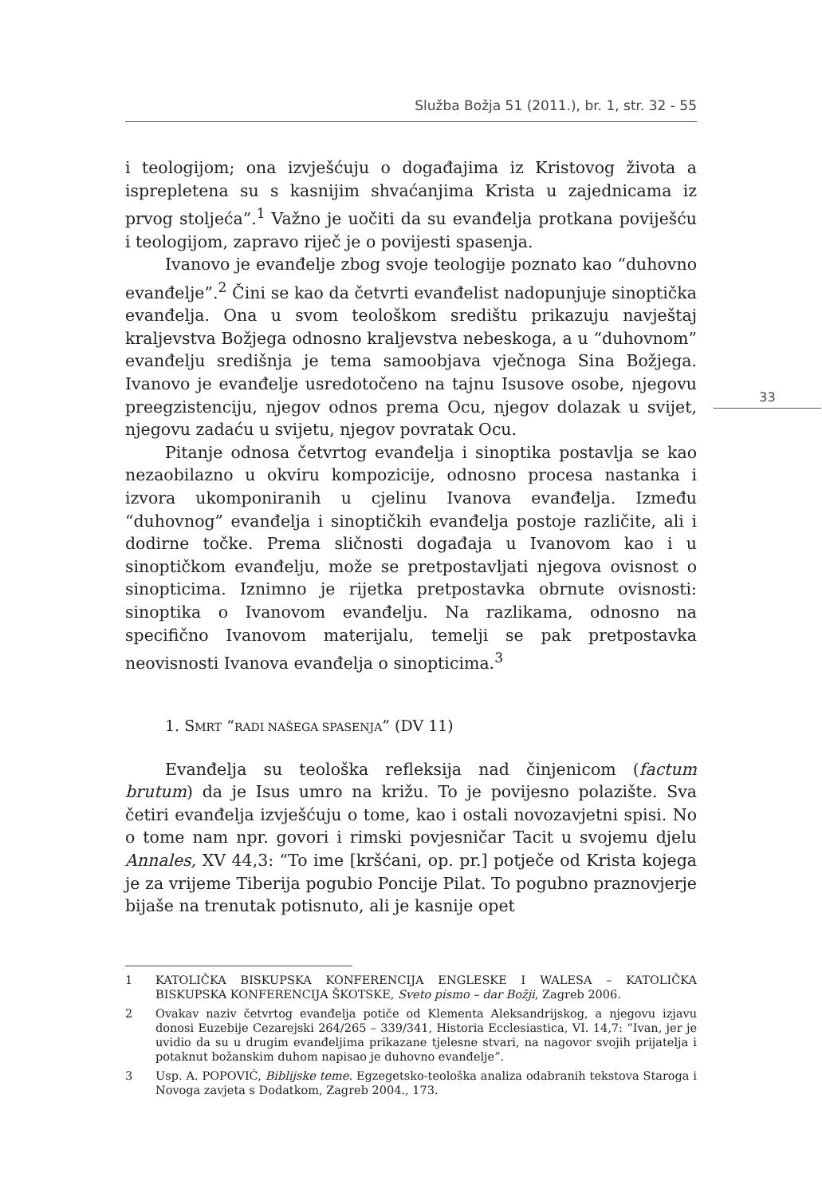Služba Božja 51 (2011.), br. 1, str. 32 - 55
33
i teologijom; ona izvješćuju o događajima iz Kristovog života a isprepletena su s kasnijim shvaćanjima Krista u zajednicama iz prvog stoljeća”.<sup>1</sup> Važno je uočiti da su evanđelja protkana poviješću i teologijom, zapravo riječ je o povijesti spasenja.
Ivanovo je evanđelje zbog svoje teologije poznato kao “duhovno evanđelje”.<sup>2</sup> Čini se kao da četvrti evanđelist nadopunjuje sinoptička evanđelja. Ona u svom teološkom središtu prikazuju navještaj kraljevstva Božjega odnosno kraljevstva nebeskoga, a u “duhovnom” evanđelju središnja je tema samoobjava vječnoga Sina Božjega. Ivanovo je evanđelje usredotočeno na tajnu Isusove osobe, njegovu preegzistenciju, njegov odnos prema Ocu, njegov dolazak u svijet, njegovu zadaću u svijetu, njegov povratak Ocu.
Pitanje odnosa četvrtog evanđelja i sinoptika postavlja se kao nezaobilazno u okviru kompozicije, odnosno procesa nastanka i izvora ukomponiranih u cjelinu Ivanova evanđelja. Između “duhovnog” evanđelja i sinoptičkih evanđelja postoje različite, ali i dodirne točke. Prema sličnosti događaja u Ivanovom kao i u sinoptičkom evanđelju, može se pretpostavljati njegova ovisnost o sinopticima. Iznimno je rijetka pretpostavka obrnute ovisnosti: sinoptika o Ivanovom evanđelju. Na razlikama, odnosno na specifično Ivanovom materijalu, temelji se pak pretpostavka neovisnosti Ivanova evanđelja o sinopticima.<sup>3</sup>
1. SMRT “RADI NAŠEGA SPASENJA” (DV 11)
Evanđelja su teološka refleksija nad činjenicom (factum brutum) da je Isus umro na križu. To je povijesno polazište. Sva četiri evanđelja izvješćuju o tome, kao i ostali novozavjetni spisi. No o tome nam npr. govori i rimski povjesničar Tacit u svojemu djelu Annales, XV 44,3: “To ime [kršćani, op. pr.] potječe od Krista kojega je za vrijeme Tiberija pogubio Poncije Pilat. To pogubno praznovjerje bijaše na trenutak potisnuto, ali je kasnije opet
1 KATOLIČKA BISKUPSKA KONFERENCIJA ENGLESKE I WALESA – KATOLIČKA BISKUPSKA KONFERENCIJA ŠKOTSKE, Sveto pismo – dar Božji, Zagreb 2006.
2 Ovakav naziv četvrtog evanđelja potiče od Klementa Aleksandrijskog, a njegovu izjavu donosi Euzebije Cezarejski 264/265 – 339/341, Historia Ecclesiastica, VI. 14,7: “Ivan, jer je uvidio da su u drugim evanđeljima prikazane tjelesne stvari, na nagovor svojih prijatelja i potaknut božanskim duhom napisao je duhovno evanđelje”.
3 Usp. A. POPOVIĆ, Biblijske teme. Egzegetsko-teološka analiza odabranih tekstova Staroga i Novoga zavjeta s Dodatkom, Zagreb 2004., 173.